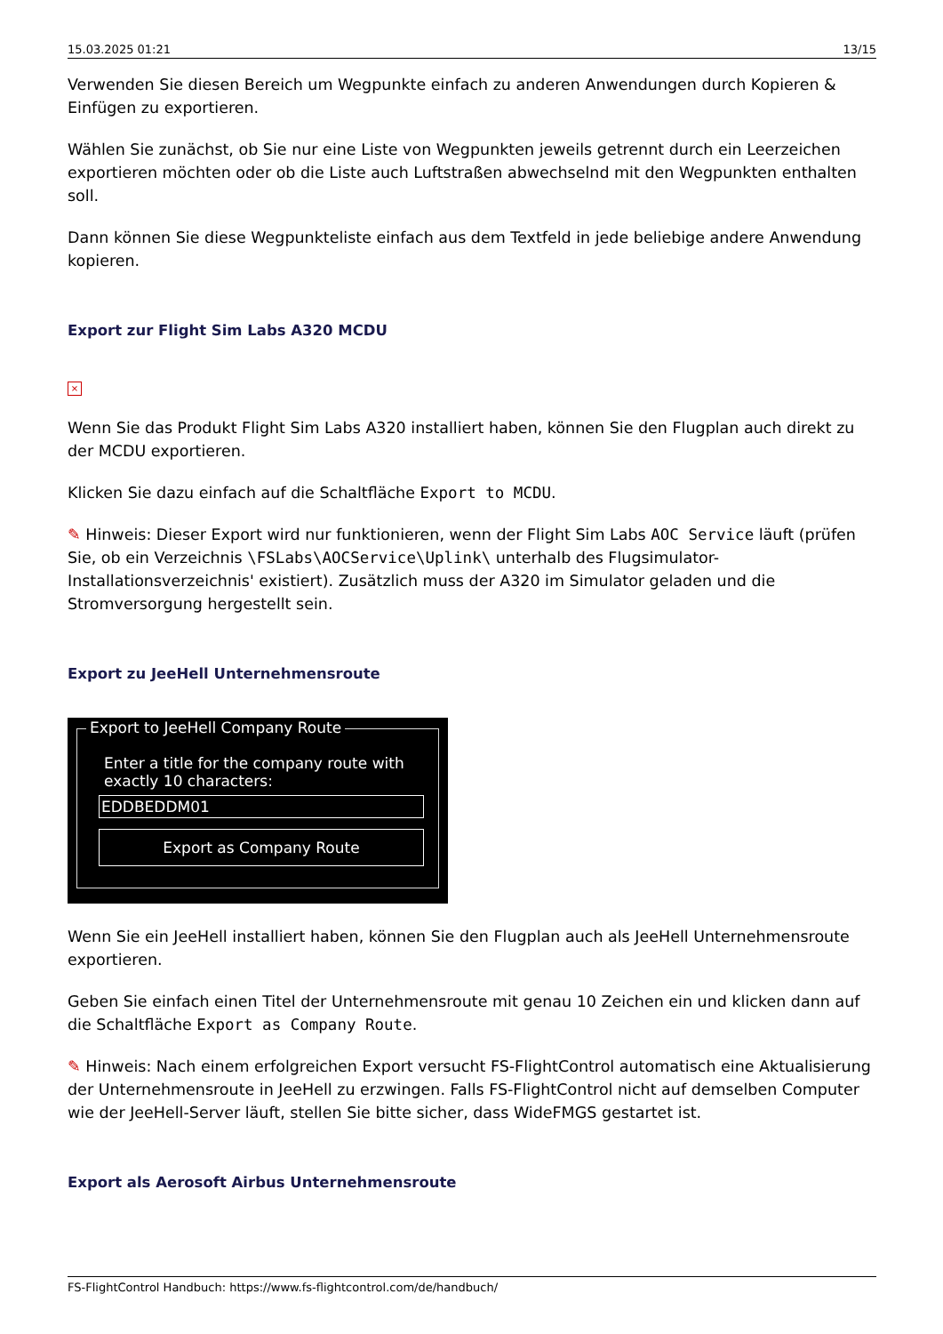15.03.2025 01:21 13/15
Verwenden Sie diesen Bereich um Wegpunkte einfach zu anderen Anwendungen durch Kopieren & Einfügen zu exportieren.
Wählen Sie zunächst, ob Sie nur eine Liste von Wegpunkten jeweils getrennt durch ein Leerzeichen exportieren möchten oder ob die Liste auch Luftstraßen abwechselnd mit den Wegpunkten enthalten soll.
Dann können Sie diese Wegpunkteliste einfach aus dem Textfeld in jede beliebige andere Anwendung kopieren.
Export zur Flight Sim Labs A320 MCDU
×
Wenn Sie das Produkt Flight Sim Labs A320 installiert haben, können Sie den Flugplan auch direkt zu der MCDU exportieren.
Klicken Sie dazu einfach auf die Schaltfläche Export to MCDU.
✎ Hinweis: Dieser Export wird nur funktionieren, wenn der Flight Sim Labs AOC Service läuft (prüfen Sie, ob ein Verzeichnis \FSLabs\AOCService\Uplink\ unterhalb des Flugsimulator-Installationsverzeichnis' existiert). Zusätzlich muss der A320 im Simulator geladen und die Stromversorgung hergestellt sein.
Export zu JeeHell Unternehmensroute
Export to JeeHell Company Route
Enter a title for the company route with exactly 10 characters:
EDDBEDDM01
Export as Company Route
Wenn Sie ein JeeHell installiert haben, können Sie den Flugplan auch als JeeHell Unternehmensroute exportieren.
Geben Sie einfach einen Titel der Unternehmensroute mit genau 10 Zeichen ein und klicken dann auf die Schaltfläche Export as Company Route.
✎ Hinweis: Nach einem erfolgreichen Export versucht FS-FlightControl automatisch eine Aktualisierung der Unternehmensroute in JeeHell zu erzwingen. Falls FS-FlightControl nicht auf demselben Computer wie der JeeHell-Server läuft, stellen Sie bitte sicher, dass WideFMGS gestartet ist.
Export als Aerosoft Airbus Unternehmensroute
FS-FlightControl Handbuch: https://www.fs-flightcontrol.com/de/handbuch/